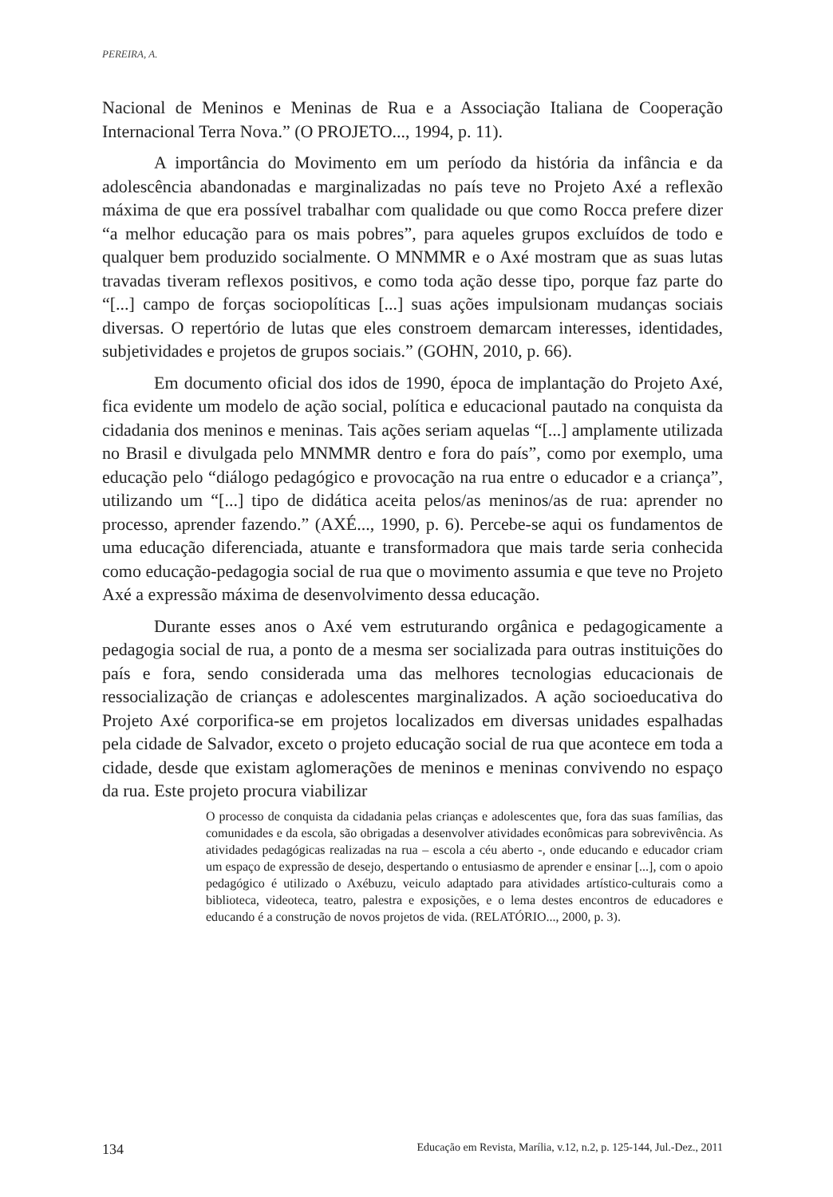PEREIRA, A.
Nacional de Meninos e Meninas de Rua e a Associação Italiana de Cooperação Internacional Terra Nova.” (O PROJETO..., 1994, p. 11).
A importância do Movimento em um período da história da infância e da adolescência abandonadas e marginalizadas no país teve no Projeto Axé a reflexão máxima de que era possível trabalhar com qualidade ou que como Rocca prefere dizer “a melhor educação para os mais pobres”, para aqueles grupos excluídos de todo e qualquer bem produzido socialmente. O MNMMR e o Axé mostram que as suas lutas travadas tiveram reflexos positivos, e como toda ação desse tipo, porque faz parte do “[...] campo de forças sociopolíticas [...] suas ações impulsionam mudanças sociais diversas. O repertório de lutas que eles constroem demarcam interesses, identidades, subjetividades e projetos de grupos sociais.” (GOHN, 2010, p. 66).
Em documento oficial dos idos de 1990, época de implantação do Projeto Axé, fica evidente um modelo de ação social, política e educacional pautado na conquista da cidadania dos meninos e meninas. Tais ações seriam aquelas “[...] amplamente utilizada no Brasil e divulgada pelo MNMMR dentro e fora do país”, como por exemplo, uma educação pelo “diálogo pedagógico e provocação na rua entre o educador e a criança”, utilizando um “[...] tipo de didática aceita pelos/as meninos/as de rua: aprender no processo, aprender fazendo.” (AXÉ..., 1990, p. 6). Percebe-se aqui os fundamentos de uma educação diferenciada, atuante e transformadora que mais tarde seria conhecida como educação-pedagogia social de rua que o movimento assumia e que teve no Projeto Axé a expressão máxima de desenvolvimento dessa educação.
Durante esses anos o Axé vem estruturando orgânica e pedagogicamente a pedagogia social de rua, a ponto de a mesma ser socializada para outras instituições do país e fora, sendo considerada uma das melhores tecnologias educacionais de ressocialização de crianças e adolescentes marginalizados. A ação socioeducativa do Projeto Axé corporifica-se em projetos localizados em diversas unidades espalhadas pela cidade de Salvador, exceto o projeto educação social de rua que acontece em toda a cidade, desde que existam aglomerações de meninos e meninas convivendo no espaço da rua. Este projeto procura viabilizar
O processo de conquista da cidadania pelas crianças e adolescentes que, fora das suas famílias, das comunidades e da escola, são obrigadas a desenvolver atividades econômicas para sobrevivência. As atividades pedagógicas realizadas na rua – escola a céu aberto -, onde educando e educador criam um espaço de expressão de desejo, despertando o entusiasmo de aprender e ensinar [...], com o apoio pedagógico é utilizado o Axébuzu, veiculo adaptado para atividades artístico-culturais como a biblioteca, videoteca, teatro, palestra e exposições, e o lema destes encontros de educadores e educando é a construção de novos projetos de vida. (RELATÓRIO..., 2000, p. 3).
134 Educação em Revista, Marília, v.12, n.2, p. 125-144, Jul.-Dez., 2011